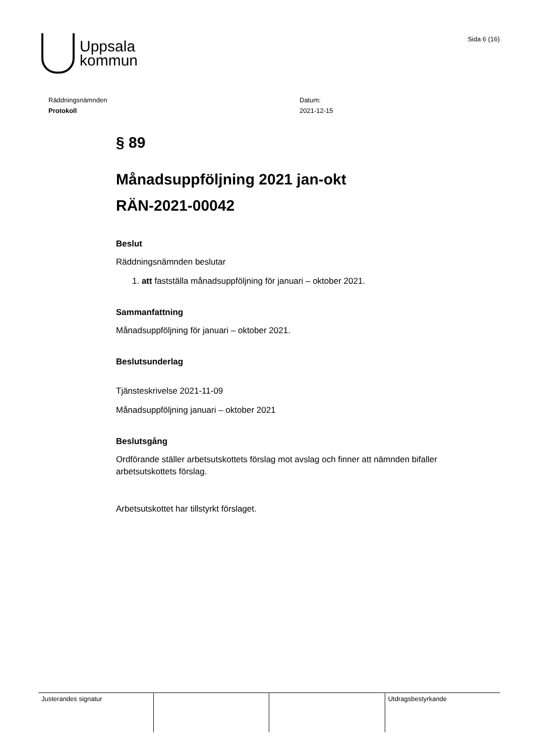Uppsala
kommun
Sida 6 (16)
Räddningsnämnden
Protokoll
Datum:
2021-12-15
§ 89
Månadsuppföljning 2021 jan-okt
RÄN-2021-00042
Beslut
Räddningsnämnden beslutar
1. att fastställa månadsuppföljning för januari – oktober 2021.
Sammanfattning
Månadsuppföljning för januari – oktober 2021.
Beslutsunderlag
Tjänsteskrivelse 2021-11-09
Månadsuppföljning januari – oktober 2021
Beslutsgång
Ordförande ställer arbetsutskottets förslag mot avslag och finner att nämnden bifaller arbetsutskottets förslag.
Arbetsutskottet har tillstyrkt förslaget.
| Justerandes signatur | | | Utdragsbestyrkande |